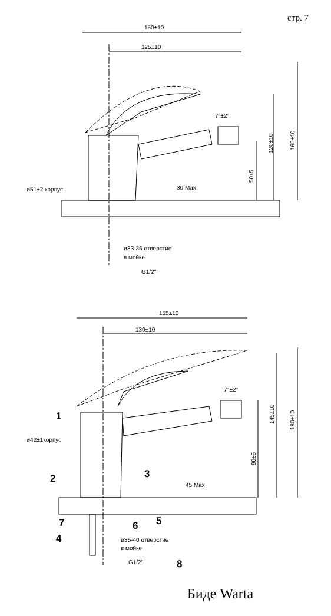стр. 7
150±10
125±10
7°±2°
120±10
160±10
50±5
ø51±2 корпус
30 Max
ø33-36 отверстие
в мойке
G1/2"
155±10
130±10
7°±2°
145±10
180±10
90±5
ø42±1корпус
45 Max
ø35-40 отверстие
в мойке
G1/2"
1
2
3
4
5
6
7
8
Биде Warta